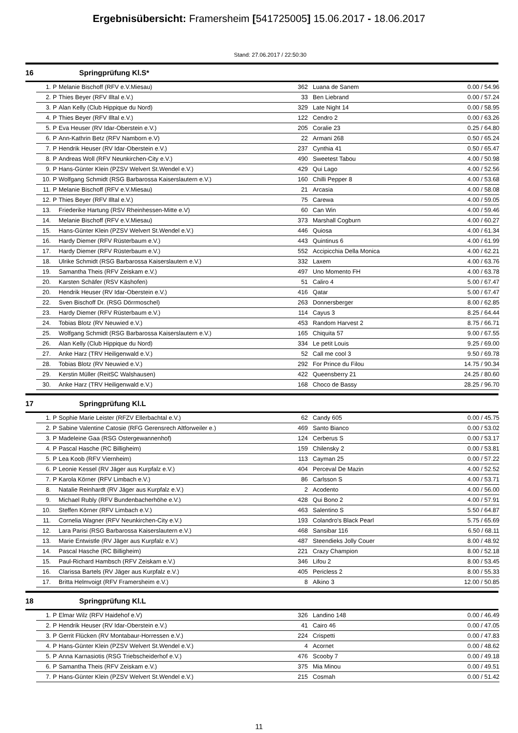Ergebnisübersicht: Framersheim [541725005] 15.06.2017 - 18.06.2017
Stand: 27.06.2017 / 22:50:30
16 Springprüfung Kl.S*
| 1. | P | Melanie Bischoff (RFV e.V.Miesau) | 362 | Luana de Sanem | 0.00 / 54.96 |
| 2. | P | Thies Beyer (RFV Illtal e.V.) | 33 | Ben Liebrand | 0.00 / 57.24 |
| 3. | P | Alan Kelly (Club Hippique du Nord) | 329 | Late Night 14 | 0.00 / 58.95 |
| 4. | P | Thies Beyer (RFV Illtal e.V.) | 122 | Cendro 2 | 0.00 / 63.26 |
| 5. | P | Eva Heuser (RV Idar-Oberstein e.V.) | 205 | Coralie 23 | 0.25 / 64.80 |
| 6. | P | Ann-Kathrin Betz (RFV Namborn e.V) | 22 | Armani 268 | 0.50 / 65.24 |
| 7. | P | Hendrik Heuser (RV Idar-Oberstein e.V.) | 237 | Cynthia 41 | 0.50 / 65.47 |
| 8. | P | Andreas Woll (RFV Neunkirchen-City e.V.) | 490 | Sweetest Tabou | 4.00 / 50.98 |
| 9. | P | Hans-Günter Klein (PZSV Welvert St.Wendel e.V.) | 429 | Qui Lago | 4.00 / 52.56 |
| 10. | P | Wolfgang Schmidt (RSG Barbarossa Kaiserslautern e.V.) | 160 | Chilli Pepper 8 | 4.00 / 53.68 |
| 11. | P | Melanie Bischoff (RFV e.V.Miesau) | 21 | Arcasia | 4.00 / 58.08 |
| 12. | P | Thies Beyer (RFV Illtal e.V.) | 75 | Carewa | 4.00 / 59.05 |
| 13. | | Friederike Hartung (RSV Rheinhessen-Mitte e.V) | 60 | Can Win | 4.00 / 59.46 |
| 14. | | Melanie Bischoff (RFV e.V.Miesau) | 373 | Marshall Cogburn | 4.00 / 60.27 |
| 15. | | Hans-Günter Klein (PZSV Welvert St.Wendel e.V.) | 446 | Quiosa | 4.00 / 61.34 |
| 16. | | Hardy Diemer (RFV Rüsterbaum e.V.) | 443 | Quintinus 6 | 4.00 / 61.99 |
| 17. | | Hardy Diemer (RFV Rüsterbaum e.V.) | 552 | Accipicchia Della Monica | 4.00 / 62.21 |
| 18. | | Ulrike Schmidt (RSG Barbarossa Kaiserslautern e.V.) | 332 | Laxem | 4.00 / 63.76 |
| 19. | | Samantha Theis (RFV Zeiskam e.V.) | 497 | Uno Momento FH | 4.00 / 63.78 |
| 20. | | Karsten Schäfer (RSV Käshofen) | 51 | Caliro 4 | 5.00 / 67.47 |
| 20. | | Hendrik Heuser (RV Idar-Oberstein e.V.) | 416 | Qatar | 5.00 / 67.47 |
| 22. | | Sven Bischoff Dr. (RSG Dörrmoschel) | 263 | Donnersberger | 8.00 / 62.85 |
| 23. | | Hardy Diemer (RFV Rüsterbaum e.V.) | 114 | Cayus 3 | 8.25 / 64.44 |
| 24. | | Tobias Blotz (RV Neuwied e.V.) | 453 | Random Harvest 2 | 8.75 / 66.71 |
| 25. | | Wolfgang Schmidt (RSG Barbarossa Kaiserslautern e.V.) | 165 | Chiquita 57 | 9.00 / 67.55 |
| 26. | | Alan Kelly (Club Hippique du Nord) | 334 | Le petit Louis | 9.25 / 69.00 |
| 27. | | Anke Harz (TRV Heiligenwald e.V.) | 52 | Call me cool 3 | 9.50 / 69.78 |
| 28. | | Tobias Blotz (RV Neuwied e.V.) | 292 | For Prince du Filou | 14.75 / 90.34 |
| 29. | | Kerstin Müller (ReitSC Walshausen) | 422 | Queensberry 21 | 24.25 / 80.60 |
| 30. | | Anke Harz (TRV Heiligenwald e.V.) | 168 | Choco de Bassy | 28.25 / 96.70 |
17 Springprüfung Kl.L
| 1. | P | Sophie Marie Leister (RFZV Ellerbachtal e.V.) | 62 | Candy 605 | 0.00 / 45.75 |
| 2. | P | Sabine Valentine Catosie (RFG Gerensrech Altforweiler e.) | 469 | Santo Bianco | 0.00 / 53.02 |
| 3. | P | Madeleine Gaa (RSG Ostergewannenhof) | 124 | Cerberus S | 0.00 / 53.17 |
| 4. | P | Pascal Hasche (RC Billigheim) | 159 | Chilensky 2 | 0.00 / 53.81 |
| 5. | P | Lea Koob (RFV Viernheim) | 113 | Cayman 25 | 0.00 / 57.22 |
| 6. | P | Leonie Kessel (RV Jäger aus Kurpfalz e.V.) | 404 | Perceval De Mazin | 4.00 / 52.52 |
| 7. | P | Karola Körner (RFV Limbach e.V.) | 86 | Carlsson S | 4.00 / 53.71 |
| 8. | | Natalie Reinhardt (RV Jäger aus Kurpfalz e.V.) | 2 | Acodento | 4.00 / 56.00 |
| 9. | | Michael Rubly (RFV Bundenbacherhöhe e.V.) | 428 | Qui Bono 2 | 4.00 / 57.91 |
| 10. | | Steffen Körner (RFV Limbach e.V.) | 463 | Salentino S | 5.50 / 64.87 |
| 11. | | Cornelia Wagner (RFV Neunkirchen-City e.V.) | 193 | Colandro's Black Pearl | 5.75 / 65.69 |
| 12. | | Lara Parisi (RSG Barbarossa Kaiserslautern e.V.) | 468 | Sansibar 116 | 6.50 / 68.11 |
| 13. | | Marie Entwistle (RV Jäger aus Kurpfalz e.V.) | 487 | Steendieks Jolly Couer | 8.00 / 48.92 |
| 14. | | Pascal Hasche (RC Billigheim) | 221 | Crazy Champion | 8.00 / 52.18 |
| 15. | | Paul-Richard Hambsch (RFV Zeiskam e.V.) | 346 | Lifou 2 | 8.00 / 53.45 |
| 16. | | Clarissa Bartels (RV Jäger aus Kurpfalz e.V.) | 405 | Pericless 2 | 8.00 / 55.33 |
| 17. | | Britta Helmvoigt (RFV Framersheim e.V.) | 8 | Alkino 3 | 12.00 / 50.85 |
18 Springprüfung Kl.L
| 1. | P | Elmar Wilz (RFV Haidehof e.V) | 326 | Landino 148 | 0.00 / 46.49 |
| 2. | P | Hendrik Heuser (RV Idar-Oberstein e.V.) | 41 | Cairo 46 | 0.00 / 47.05 |
| 3. | P | Gerrit Flücken (RV Montabaur-Horressen e.V.) | 224 | Crispetti | 0.00 / 47.83 |
| 4. | P | Hans-Günter Klein (PZSV Welvert St.Wendel e.V.) | 4 | Acornet | 0.00 / 48.62 |
| 5. | P | Anna Karnasiotis (RSG Triebscheiderhof e.V.) | 476 | Scooby 7 | 0.00 / 49.18 |
| 6. | P | Samantha Theis (RFV Zeiskam e.V.) | 375 | Mia Minou | 0.00 / 49.51 |
| 7. | P | Hans-Günter Klein (PZSV Welvert St.Wendel e.V.) | 215 | Cosmah | 0.00 / 51.42 |
11